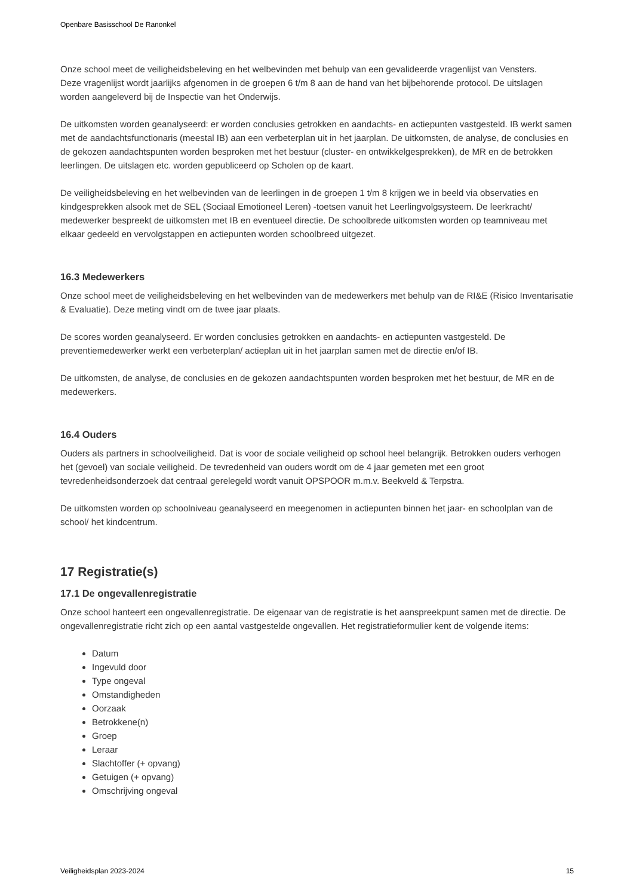Openbare Basisschool De Ranonkel
Onze school meet de veiligheidsbeleving en het welbevinden met behulp van een gevalideerde vragenlijst van Vensters.
Deze vragenlijst wordt jaarlijks afgenomen in de groepen 6 t/m 8 aan de hand van het bijbehorende protocol. De uitslagen worden aangeleverd bij de Inspectie van het Onderwijs.
De uitkomsten worden geanalyseerd: er worden conclusies getrokken en aandachts- en actiepunten vastgesteld. IB werkt samen met de aandachtsfunctionaris (meestal IB) aan een verbeterplan uit in het jaarplan. De uitkomsten, de analyse, de conclusies en de gekozen aandachtspunten worden besproken met het bestuur (cluster- en ontwikkelgesprekken), de MR en de betrokken leerlingen. De uitslagen etc. worden gepubliceerd op Scholen op de kaart.
De veiligheidsbeleving en het welbevinden van de leerlingen in de groepen 1 t/m 8 krijgen we in beeld via observaties en kindgesprekken alsook met de SEL (Sociaal Emotioneel Leren) -toetsen vanuit het Leerlingvolgsysteem. De leerkracht/ medewerker bespreekt de uitkomsten met IB en eventueel directie. De schoolbrede uitkomsten worden op teamniveau met elkaar gedeeld en vervolgstappen en actiepunten worden schoolbreed uitgezet.
16.3 Medewerkers
Onze school meet de veiligheidsbeleving en het welbevinden van de medewerkers met behulp van de RI&E (Risico Inventarisatie & Evaluatie). Deze meting vindt om de twee jaar plaats.
De scores worden geanalyseerd. Er worden conclusies getrokken en aandachts- en actiepunten vastgesteld. De preventiemedewerker werkt een verbeterplan/ actieplan uit in het jaarplan samen met de directie en/of IB.
De uitkomsten, de analyse, de conclusies en de gekozen aandachtspunten worden besproken met het bestuur, de MR en de medewerkers.
16.4 Ouders
Ouders als partners in schoolveiligheid. Dat is voor de sociale veiligheid op school heel belangrijk. Betrokken ouders verhogen het (gevoel) van sociale veiligheid. De tevredenheid van ouders wordt om de 4 jaar gemeten met een groot tevredenheidsonderzoek dat centraal gerelegeld wordt vanuit OPSPOOR m.m.v. Beekveld & Terpstra.
De uitkomsten worden op schoolniveau geanalyseerd en meegenomen in actiepunten binnen het jaar- en schoolplan van de school/ het kindcentrum.
17 Registratie(s)
17.1 De ongevallenregistratie
Onze school hanteert een ongevallenregistratie. De eigenaar van de registratie is het aanspreekpunt samen met de directie. De ongevallenregistratie richt zich op een aantal vastgestelde ongevallen. Het registratieformulier kent de volgende items:
Datum
Ingevuld door
Type ongeval
Omstandigheden
Oorzaak
Betrokkene(n)
Groep
Leraar
Slachtoffer (+ opvang)
Getuigen (+ opvang)
Omschrijving ongeval
Veiligheidsplan 2023-2024 15